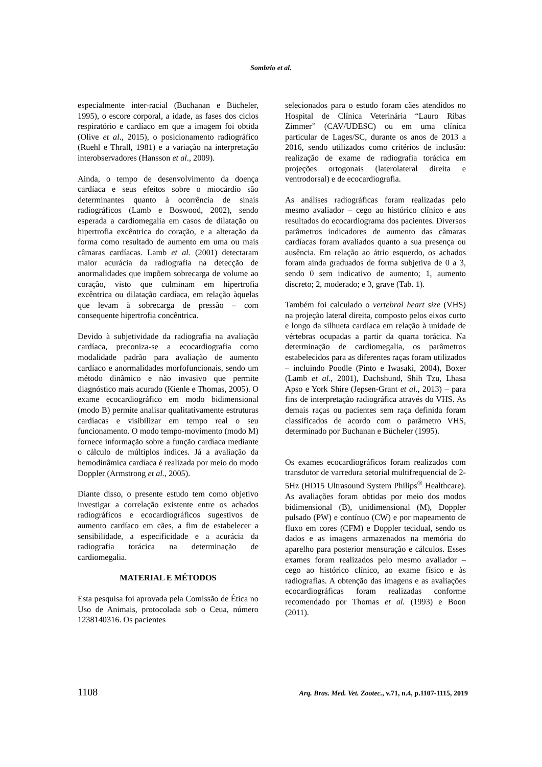Sombrio et al.
especialmente inter-racial (Buchanan e Bücheler, 1995), o escore corporal, a idade, as fases dos ciclos respiratório e cardíaco em que a imagem foi obtida (Olive et al., 2015), o posicionamento radiográfico (Ruehl e Thrall, 1981) e a variação na interpretação interobservadores (Hansson et al., 2009).
Ainda, o tempo de desenvolvimento da doença cardíaca e seus efeitos sobre o miocárdio são determinantes quanto à ocorrência de sinais radiográficos (Lamb e Boswood, 2002), sendo esperada a cardiomegalia em casos de dilatação ou hipertrofia excêntrica do coração, e a alteração da forma como resultado de aumento em uma ou mais câmaras cardíacas. Lamb et al. (2001) detectaram maior acurácia da radiografia na detecção de anormalidades que impõem sobrecarga de volume ao coração, visto que culminam em hipertrofia excêntrica ou dilatação cardíaca, em relação àquelas que levam à sobrecarga de pressão – com consequente hipertrofia concêntrica.
Devido à subjetividade da radiografia na avaliação cardíaca, preconiza-se a ecocardiografia como modalidade padrão para avaliação de aumento cardíaco e anormalidades morfofuncionais, sendo um método dinâmico e não invasivo que permite diagnóstico mais acurado (Kienle e Thomas, 2005). O exame ecocardiográfico em modo bidimensional (modo B) permite analisar qualitativamente estruturas cardíacas e visibilizar em tempo real o seu funcionamento. O modo tempo-movimento (modo M) fornece informação sobre a função cardíaca mediante o cálculo de múltiplos índices. Já a avaliação da hemodinâmica cardíaca é realizada por meio do modo Doppler (Armstrong et al., 2005).
Diante disso, o presente estudo tem como objetivo investigar a correlação existente entre os achados radiográficos e ecocardiográficos sugestivos de aumento cardíaco em cães, a fim de estabelecer a sensibilidade, a especificidade e a acurácia da radiografia torácica na determinação de cardiomegalia.
MATERIAL E MÉTODOS
Esta pesquisa foi aprovada pela Comissão de Ética no Uso de Animais, protocolada sob o Ceua, número 1238140316. Os pacientes
selecionados para o estudo foram cães atendidos no Hospital de Clínica Veterinária “Lauro Ribas Zimmer” (CAV/UDESC) ou em uma clínica particular de Lages/SC, durante os anos de 2013 a 2016, sendo utilizados como critérios de inclusão: realização de exame de radiografia torácica em projeções ortogonais (laterolateral direita e ventrodorsal) e de ecocardiografia.
As análises radiográficas foram realizadas pelo mesmo avaliador – cego ao histórico clínico e aos resultados do ecocardiograma dos pacientes. Diversos parâmetros indicadores de aumento das câmaras cardíacas foram avaliados quanto a sua presença ou ausência. Em relação ao átrio esquerdo, os achados foram ainda graduados de forma subjetiva de 0 a 3, sendo 0 sem indicativo de aumento; 1, aumento discreto; 2, moderado; e 3, grave (Tab. 1).
Também foi calculado o vertebral heart size (VHS) na projeção lateral direita, composto pelos eixos curto e longo da silhueta cardíaca em relação à unidade de vértebras ocupadas a partir da quarta torácica. Na determinação de cardiomegalia, os parâmetros estabelecidos para as diferentes raças foram utilizados – incluindo Poodle (Pinto e Iwasaki, 2004), Boxer (Lamb et al., 2001), Dachshund, Shih Tzu, Lhasa Apso e York Shire (Jepsen-Grant et al., 2013) – para fins de interpretação radiográfica através do VHS. As demais raças ou pacientes sem raça definida foram classificados de acordo com o parâmetro VHS, determinado por Buchanan e Bücheler (1995).
Os exames ecocardiográficos foram realizados com transdutor de varredura setorial multifrequencial de 2-5Hz (HD15 Ultrasound System Philips<sup>®</sup> Healthcare). As avaliações foram obtidas por meio dos modos bidimensional (B), unidimensional (M), Doppler pulsado (PW) e contínuo (CW) e por mapeamento de fluxo em cores (CFM) e Doppler tecidual, sendo os dados e as imagens armazenados na memória do aparelho para posterior mensuração e cálculos. Esses exames foram realizados pelo mesmo avaliador – cego ao histórico clínico, ao exame físico e às radiografias. A obtenção das imagens e as avaliações ecocardiográficas foram realizadas conforme recomendado por Thomas et al. (1993) e Boon (2011).
1108 Arq. Bras. Med. Vet. Zootec., v.71, n.4, p.1107-1115, 2019